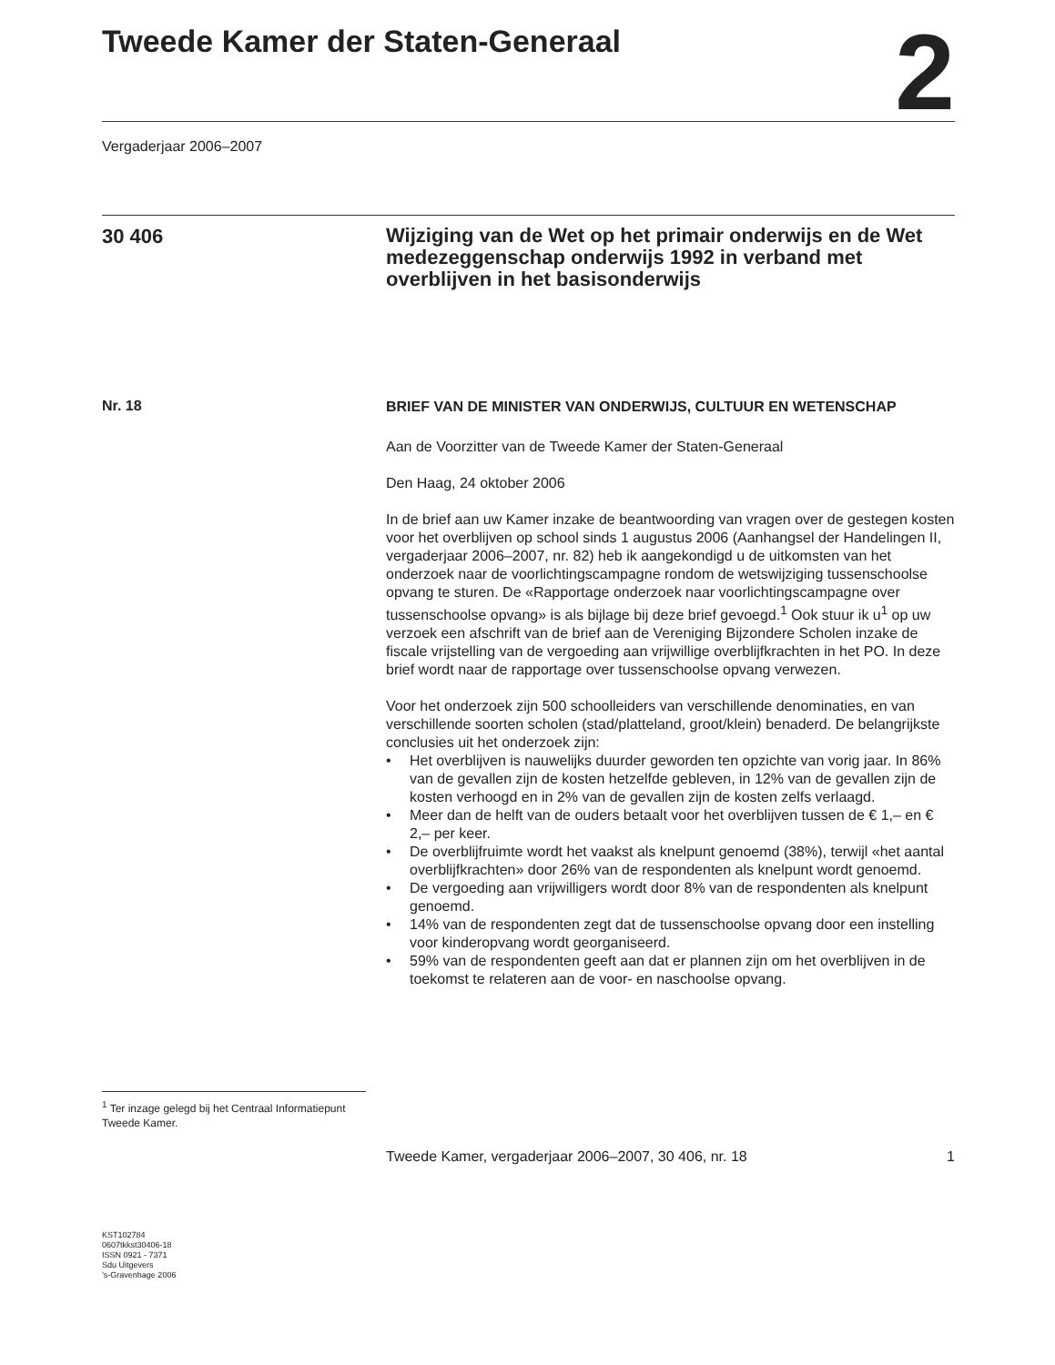Tweede Kamer der Staten-Generaal
2
Vergaderjaar 2006–2007
30 406
Wijziging van de Wet op het primair onderwijs en de Wet medezeggenschap onderwijs 1992 in verband met overblijven in het basisonderwijs
Nr. 18
<sup>1</sup> Ter inzage gelegd bij het Centraal Informatiepunt Tweede Kamer.
KST102784
0607tkkst30406-18
ISSN 0921 - 7371
Sdu Uitgevers
’s-Gravenhage 2006
BRIEF VAN DE MINISTER VAN ONDERWIJS, CULTUUR EN WETENSCHAP
Aan de Voorzitter van de Tweede Kamer der Staten-Generaal
Den Haag, 24 oktober 2006
In de brief aan uw Kamer inzake de beantwoording van vragen over de gestegen kosten voor het overblijven op school sinds 1 augustus 2006 (Aanhangsel der Handelingen II, vergaderjaar 2006–2007, nr. 82) heb ik aangekondigd u de uitkomsten van het onderzoek naar de voorlichtingscampagne rondom de wetswijziging tussenschoolse opvang te sturen. De «Rapportage onderzoek naar voorlichtingscampagne over tussenschoolse opvang» is als bijlage bij deze brief gevoegd.<sup>1</sup> Ook stuur ik u<sup>1</sup> op uw verzoek een afschrift van de brief aan de Vereniging Bijzondere Scholen inzake de fiscale vrijstelling van de vergoeding aan vrijwillige overblijfkrachten in het PO. In deze brief wordt naar de rapportage over tussenschoolse opvang verwezen.
Voor het onderzoek zijn 500 schoolleiders van verschillende denominaties, en van verschillende soorten scholen (stad/platteland, groot/klein) benaderd. De belangrijkste conclusies uit het onderzoek zijn:
• Het overblijven is nauwelijks duurder geworden ten opzichte van vorig jaar. In 86% van de gevallen zijn de kosten hetzelfde gebleven, in 12% van de gevallen zijn de kosten verhoogd en in 2% van de gevallen zijn de kosten zelfs verlaagd.
• Meer dan de helft van de ouders betaalt voor het overblijven tussen de € 1,– en € 2,– per keer.
• De overblijfruimte wordt het vaakst als knelpunt genoemd (38%), terwijl «het aantal overblijfkrachten» door 26% van de respondenten als knelpunt wordt genoemd.
• De vergoeding aan vrijwilligers wordt door 8% van de respondenten als knelpunt genoemd.
• 14% van de respondenten zegt dat de tussenschoolse opvang door een instelling voor kinderopvang wordt georganiseerd.
• 59% van de respondenten geeft aan dat er plannen zijn om het overblijven in de toekomst te relateren aan de voor- en naschoolse opvang.
Tweede Kamer, vergaderjaar 2006–2007, 30 406, nr. 18 1